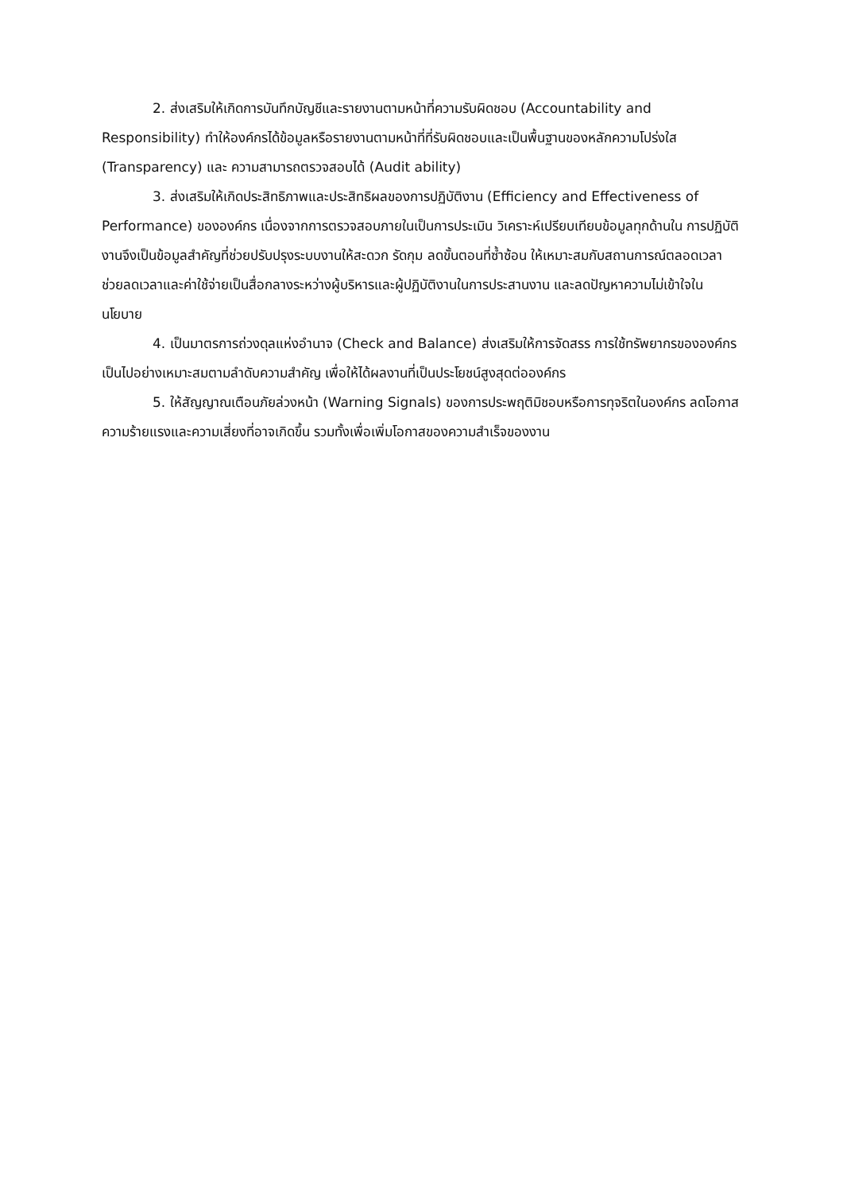2. ส่งเสริมให้เกิดการบันทึกบัญชีและรายงานตามหน้าที่ความรับผิดชอบ (Accountability and Responsibility) ทำให้องค์กรได้ข้อมูลหรือรายงานตามหน้าที่ที่รับผิดชอบและเป็นพื้นฐานของหลักความโปร่งใส (Transparency) และ ความสามารถตรวจสอบได้ (Audit ability)
3. ส่งเสริมให้เกิดประสิทธิภาพและประสิทธิผลของการปฏิบัติงาน (Efficiency and Effectiveness of Performance) ขององค์กร เนื่องจากการตรวจสอบภายในเป็นการประเมิน วิเคราะห์เปรียบเทียบข้อมูลทุกด้านใน การปฏิบัติงานจึงเป็นข้อมูลสำคัญที่ช่วยปรับปรุงระบบงานให้สะดวก รัดกุม ลดขั้นตอนที่ซ้ำซ้อน ให้เหมาะสมกับสถานการณ์ตลอดเวลาช่วยลดเวลาและค่าใช้จ่ายเป็นสื่อกลางระหว่างผู้บริหารและผู้ปฏิบัติงานในการประสานงาน และลดปัญหาความไม่เข้าใจในนโยบาย
4. เป็นมาตรการถ่วงดุลแห่งอำนาจ (Check and Balance) ส่งเสริมให้การจัดสรร การใช้ทรัพยากรขององค์กรเป็นไปอย่างเหมาะสมตามลำดับความสำคัญ เพื่อให้ได้ผลงานที่เป็นประโยชน์สูงสุดต่อองค์กร
5. ให้สัญญาณเตือนภัยล่วงหน้า (Warning Signals) ของการประพฤติมิชอบหรือการทุจริตในองค์กร ลดโอกาส ความร้ายแรงและความเสี่ยงที่อาจเกิดขึ้น รวมทั้งเพื่อเพิ่มโอกาสของความสำเร็จของงาน